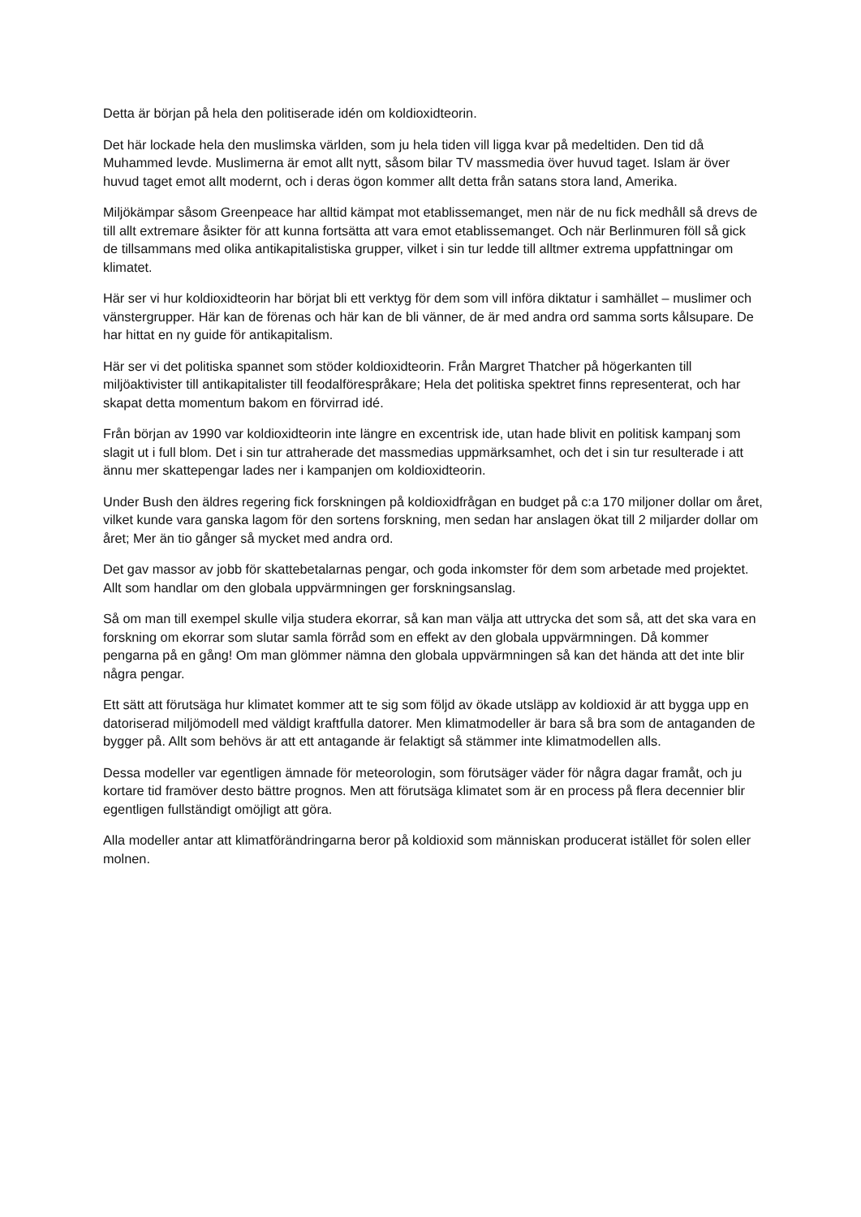Detta är början på hela den politiserade idén om koldioxidteorin.
Det här lockade hela den muslimska världen, som ju hela tiden vill ligga kvar på medeltiden. Den tid då Muhammed levde. Muslimerna är emot allt nytt, såsom bilar TV massmedia över huvud taget. Islam är över huvud taget emot allt modernt, och i deras ögon kommer allt detta från satans stora land, Amerika.
Miljökämpar såsom Greenpeace har alltid kämpat mot etablissemanget, men när de nu fick medhåll så drevs de till allt extremare åsikter för att kunna fortsätta att vara emot etablissemanget. Och när Berlinmuren föll så gick de tillsammans med olika antikapitalistiska grupper, vilket i sin tur ledde till alltmer extrema uppfattningar om klimatet.
Här ser vi hur koldioxidteorin har börjat bli ett verktyg för dem som vill införa diktatur i samhället – muslimer och vänstergrupper. Här kan de förenas och här kan de bli vänner, de är med andra ord samma sorts kålsupare. De har hittat en ny guide för antikapitalism.
Här ser vi det politiska spannet som stöder koldioxidteorin. Från Margret Thatcher på högerkanten till miljöaktivister till antikapitalister till feodalförespråkare; Hela det politiska spektret finns representerat, och har skapat detta momentum bakom en förvirrad idé.
Från början av 1990 var koldioxidteorin inte längre en excentrisk ide, utan hade blivit en politisk kampanj som slagit ut i full blom. Det i sin tur attraherade det massmedias uppmärksamhet, och det i sin tur resulterade i att ännu mer skattepengar lades ner i kampanjen om koldioxidteorin.
Under Bush den äldres regering fick forskningen på koldioxidfrågan en budget på c:a 170 miljoner dollar om året, vilket kunde vara ganska lagom för den sortens forskning, men sedan har anslagen ökat till 2 miljarder dollar om året; Mer än tio gånger så mycket med andra ord.
Det gav massor av jobb för skattebetalarnas pengar, och goda inkomster för dem som arbetade med projektet. Allt som handlar om den globala uppvärmningen ger forskningsanslag.
Så om man till exempel skulle vilja studera ekorrar, så kan man välja att uttrycka det som så, att det ska vara en forskning om ekorrar som slutar samla förråd som en effekt av den globala uppvärmningen. Då kommer pengarna på en gång! Om man glömmer nämna den globala uppvärmningen så kan det hända att det inte blir några pengar.
Ett sätt att förutsäga hur klimatet kommer att te sig som följd av ökade utsläpp av koldioxid är att bygga upp en datoriserad miljömodell med väldigt kraftfulla datorer. Men klimatmodeller är bara så bra som de antaganden de bygger på. Allt som behövs är att ett antagande är felaktigt så stämmer inte klimatmodellen alls.
Dessa modeller var egentligen ämnade för meteorologin, som förutsäger väder för några dagar framåt, och ju kortare tid framöver desto bättre prognos. Men att förutsäga klimatet som är en process på flera decennier blir egentligen fullständigt omöjligt att göra.
Alla modeller antar att klimatförändringarna beror på koldioxid som människan producerat istället för solen eller molnen.